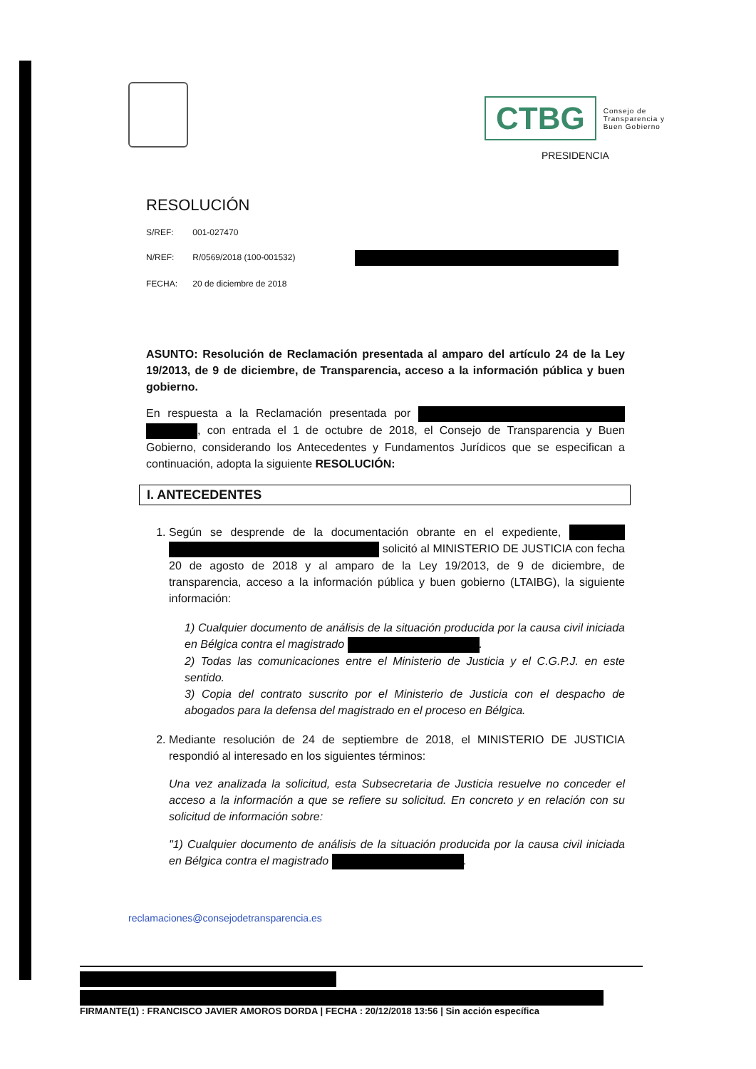CTBG Consejo de
Transparencia y
Buen Gobierno
PRESIDENCIA
RESOLUCIÓN
S/REF: 001-027470
N/REF: R/0569/2018 (100-001532)
FECHA: 20 de diciembre de 2018
ASUNTO: Resolución de Reclamación presentada al amparo del artículo 24 de la Ley 19/2013, de 9 de diciembre, de Transparencia, acceso a la información pública y buen gobierno.
En respuesta a la Reclamación presentada por , con entrada el 1 de octubre de 2018, el Consejo de Transparencia y Buen Gobierno, considerando los Antecedentes y Fundamentos Jurídicos que se especifican a continuación, adopta la siguiente RESOLUCIÓN:
I. ANTECEDENTES
1. Según se desprende de la documentación obrante en el expediente, solicitó al MINISTERIO DE JUSTICIA con fecha 20 de agosto de 2018 y al amparo de la Ley 19/2013, de 9 de diciembre, de transparencia, acceso a la información pública y buen gobierno (LTAIBG), la siguiente información:
1) Cualquier documento de análisis de la situación producida por la causa civil iniciada en Bélgica contra el magistrado .
2) Todas las comunicaciones entre el Ministerio de Justicia y el C.G.P.J. en este sentido.
3) Copia del contrato suscrito por el Ministerio de Justicia con el despacho de abogados para la defensa del magistrado en el proceso en Bélgica.
2. Mediante resolución de 24 de septiembre de 2018, el MINISTERIO DE JUSTICIA respondió al interesado en los siguientes términos:
Una vez analizada la solicitud, esta Subsecretaria de Justicia resuelve no conceder el acceso a la información a que se refiere su solicitud. En concreto y en relación con su solicitud de información sobre:
"1) Cualquier documento de análisis de la situación producida por la causa civil iniciada en Bélgica contra el magistrado .
reclamaciones@consejodetransparencia.es
FIRMANTE(1) : FRANCISCO JAVIER AMOROS DORDA | FECHA : 20/12/2018 13:56 | Sin acción específica